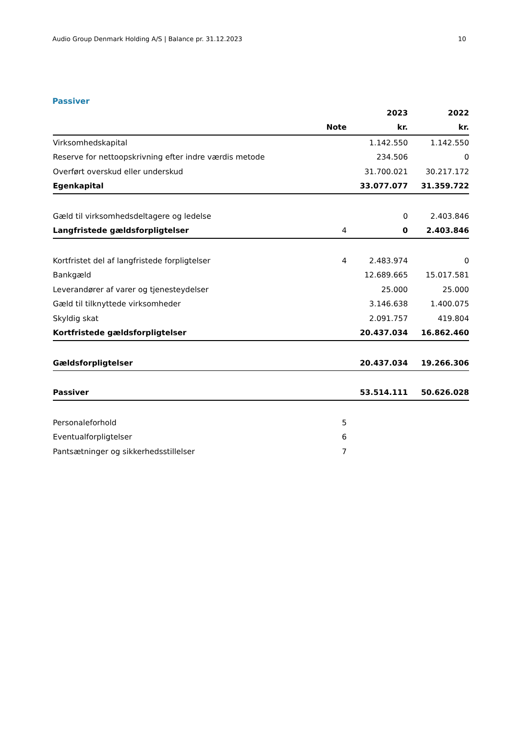Audio Group Denmark Holding A/S | Balance pr. 31.12.2023 10
Passiver
| | | 2023 | 2022 |
| --- | --- | --- | --- |
| | Note | kr. | kr. |
| Virksomhedskapital | | 1.142.550 | 1.142.550 |
| Reserve for nettoopskrivning efter indre værdis metode | | 234.506 | 0 |
| Overført overskud eller underskud | | 31.700.021 | 30.217.172 |
| Egenkapital | | 33.077.077 | 31.359.722 |
| Gæld til virksomhedsdeltagere og ledelse | | 0 | 2.403.846 |
| Langfristede gældsforpligtelser | 4 | 0 | 2.403.846 |
| Kortfristet del af langfristede forpligtelser | 4 | 2.483.974 | 0 |
| Bankgæld | | 12.689.665 | 15.017.581 |
| Leverandører af varer og tjenesteydelser | | 25.000 | 25.000 |
| Gæld til tilknyttede virksomheder | | 3.146.638 | 1.400.075 |
| Skyldig skat | | 2.091.757 | 419.804 |
| Kortfristede gældsforpligtelser | | 20.437.034 | 16.862.460 |
| Gældsforpligtelser | | 20.437.034 | 19.266.306 |
| Passiver | | 53.514.111 | 50.626.028 |
| Personaleforhold | 5 | | |
| Eventualforpligtelser | 6 | | |
| Pantsætninger og sikkerhedsstillelser | 7 | | |